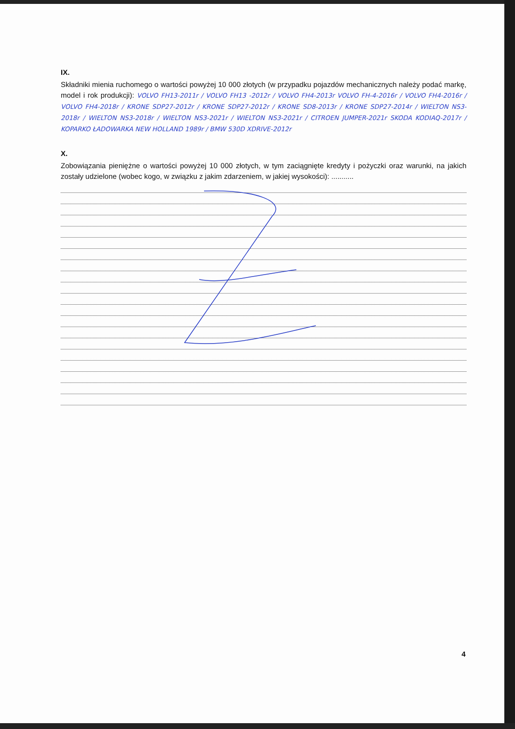IX.
Składniki mienia ruchomego o wartości powyżej 10 000 złotych (w przypadku pojazdów mechanicznych należy podać markę, model i rok produkcji): VOLVO FH13-2011r / VOLVO FH13 -2012r / VOLVO FH4-2013r VOLVO FH-4-2016r / VOLVO FH4-2016r / VOLVO FH4-2018r / KRONE SDP27-2012r / KRONE SDP27-2012r / KRONE SD8-2013r / KRONE SDP27-2014r / WIELTON NS3-2018r / WIELTON NS3-2018r / WIELTON NS3-2021r / WIELTON NS3-2021r / CITROEN JUMPER-2021r SKODA KODIAQ-2017r / KOPARKO ŁADOWARKA NEW HOLLAND 1989r / BMW 530D XDRIVE-2012r
X.
Zobowiązania pieniężne o wartości powyżej 10 000 złotych, w tym zaciągnięte kredyty i pożyczki oraz warunki, na jakich zostały udzielone (wobec kogo, w związku z jakim zdarzeniem, w jakiej wysokości): ...........
4